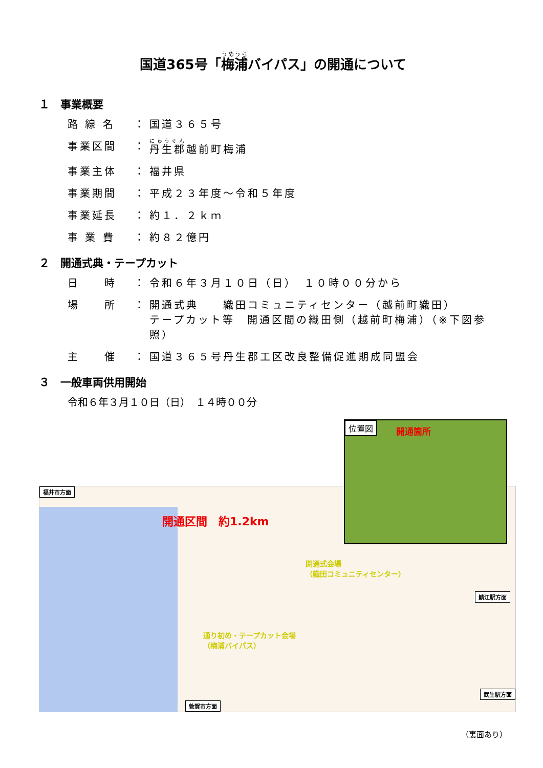国道365号「梅浦バイパス」の開通について
１　事業概要
路 線 名 ： 国道３６５号
事業区間 ： 丹生郡越前町梅浦
事業主体 ： 福井県
事業期間 ： 平成２３年度～令和５年度
事業延長 ： 約１．２ｋｍ
事 業 費 ： 約８２億円
２　開通式典・テープカット
日　　時 ： 令和６年３月１０日（日）　１０時００分から
場　　所 ： 開通式典　　織田コミュニティセンター（越前町織田）
テープカット等　開通区間の織田側（越前町梅浦）（※下図参照）
主　　催 ： 国道３６５号丹生郡工区改良整備促進期成同盟会
３　一般車両供用開始
令和６年３月１０日（日）　１４時００分
福井市方面
開通区間　約1.2km
開通式会場
（織田コミュニティセンター）
通り初め・テープカット会場
（梅浦バイパス）
鯖江駅方面
武生駅方面
敦賀市方面
位置図 開通箇所
（裏面あり）